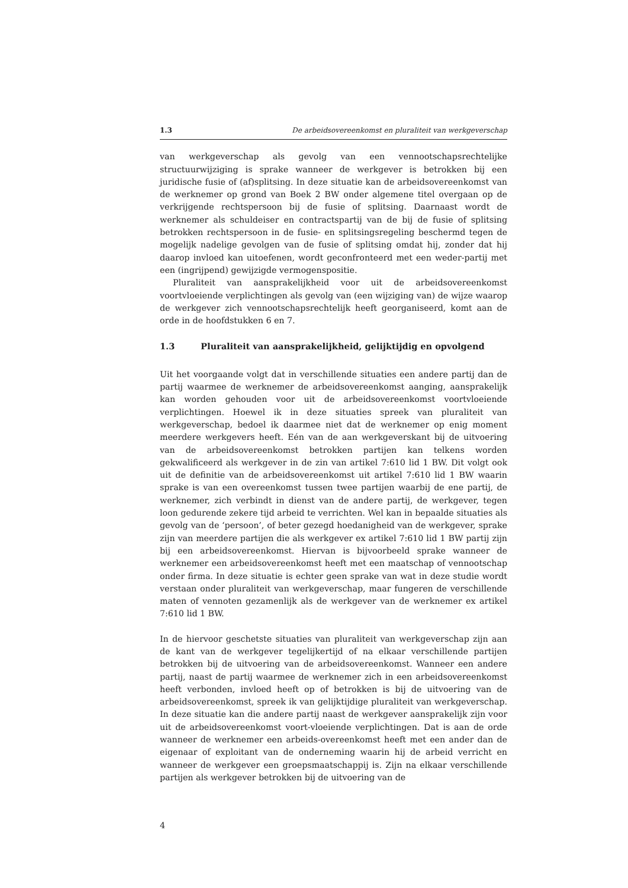1.3 De arbeidsovereenkomst en pluraliteit van werkgeverschap
van werkgeverschap als gevolg van een vennootschapsrechtelijke structuurwijziging is sprake wanneer de werkgever is betrokken bij een juridische fusie of (af)splitsing. In deze situatie kan de arbeidsovereenkomst van de werknemer op grond van Boek 2 BW onder algemene titel overgaan op de verkrijgende rechtspersoon bij de fusie of splitsing. Daarnaast wordt de werknemer als schuldeiser en contractspartij van de bij de fusie of splitsing betrokken rechtspersoon in de fusie- en splitsingsregeling beschermd tegen de mogelijk nadelige gevolgen van de fusie of splitsing omdat hij, zonder dat hij daarop invloed kan uitoefenen, wordt geconfronteerd met een weder-partij met een (ingrijpend) gewijzigde vermogenspositie.
Pluraliteit van aansprakelijkheid voor uit de arbeidsovereenkomst voortvloeiende verplichtingen als gevolg van (een wijziging van) de wijze waarop de werkgever zich vennootschapsrechtelijk heeft georganiseerd, komt aan de orde in de hoofdstukken 6 en 7.
1.3 Pluraliteit van aansprakelijkheid, gelijktijdig en opvolgend
Uit het voorgaande volgt dat in verschillende situaties een andere partij dan de partij waarmee de werknemer de arbeidsovereenkomst aanging, aansprakelijk kan worden gehouden voor uit de arbeidsovereenkomst voortvloeiende verplichtingen. Hoewel ik in deze situaties spreek van pluraliteit van werkgeverschap, bedoel ik daarmee niet dat de werknemer op enig moment meerdere werkgevers heeft. Eén van de aan werkgeverskant bij de uitvoering van de arbeidsovereenkomst betrokken partijen kan telkens worden gekwalificeerd als werkgever in de zin van artikel 7:610 lid 1 BW. Dit volgt ook uit de definitie van de arbeidsovereenkomst uit artikel 7:610 lid 1 BW waarin sprake is van een overeenkomst tussen twee partijen waarbij de ene partij, de werknemer, zich verbindt in dienst van de andere partij, de werkgever, tegen loon gedurende zekere tijd arbeid te verrichten. Wel kan in bepaalde situaties als gevolg van de ‘persoon’, of beter gezegd hoedanigheid van de werkgever, sprake zijn van meerdere partijen die als werkgever ex artikel 7:610 lid 1 BW partij zijn bij een arbeidsovereenkomst. Hiervan is bijvoorbeeld sprake wanneer de werknemer een arbeidsovereenkomst heeft met een maatschap of vennootschap onder firma. In deze situatie is echter geen sprake van wat in deze studie wordt verstaan onder pluraliteit van werkgeverschap, maar fungeren de verschillende maten of vennoten gezamenlijk als de werkgever van de werknemer ex artikel 7:610 lid 1 BW.
In de hiervoor geschetste situaties van pluraliteit van werkgeverschap zijn aan de kant van de werkgever tegelijkertijd of na elkaar verschillende partijen betrokken bij de uitvoering van de arbeidsovereenkomst. Wanneer een andere partij, naast de partij waarmee de werknemer zich in een arbeidsovereenkomst heeft verbonden, invloed heeft op of betrokken is bij de uitvoering van de arbeidsovereenkomst, spreek ik van gelijktijdige pluraliteit van werkgeverschap. In deze situatie kan die andere partij naast de werkgever aansprakelijk zijn voor uit de arbeidsovereenkomst voort-vloeiende verplichtingen. Dat is aan de orde wanneer de werknemer een arbeids-overeenkomst heeft met een ander dan de eigenaar of exploitant van de onderneming waarin hij de arbeid verricht en wanneer de werkgever een groepsmaatschappij is. Zijn na elkaar verschillende partijen als werkgever betrokken bij de uitvoering van de
4